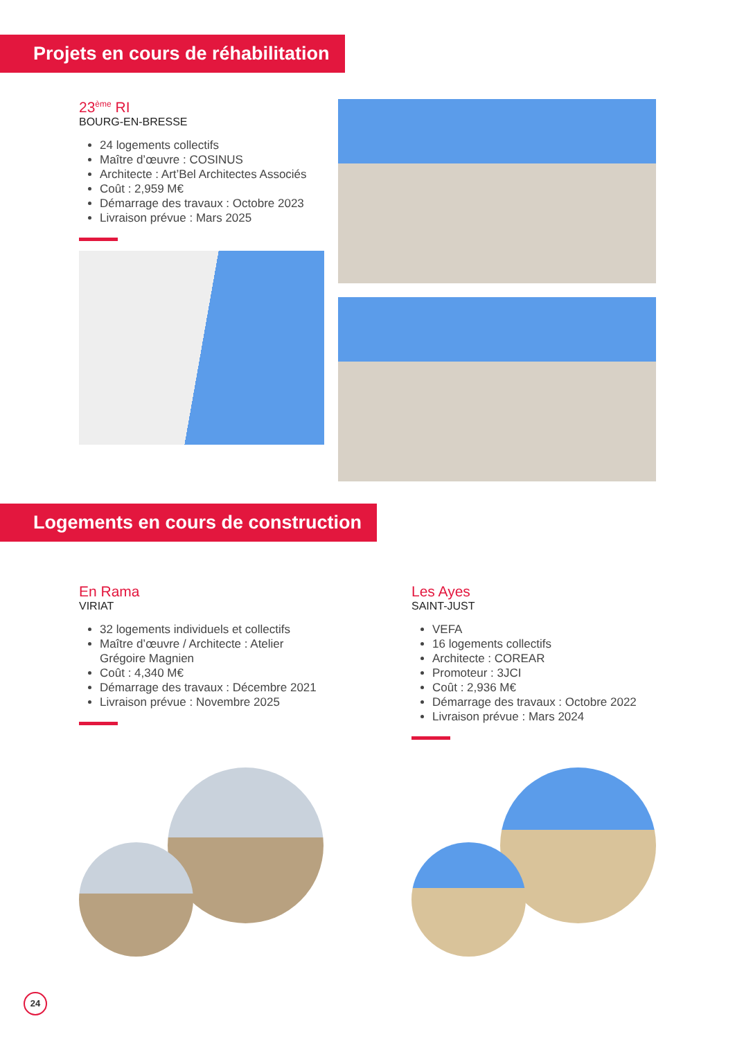Projets en cours de réhabilitation
23<sup>ème</sup> RI
BOURG-EN-BRESSE
24 logements collectifs
Maître d’œuvre : COSINUS
Architecte : Art’Bel Architectes Associés
Coût : 2,959 M€
Démarrage des travaux : Octobre 2023
Livraison prévue : Mars 2025
Logements en cours de construction
En Rama
VIRIAT
32 logements individuels et collectifs
Maître d’œuvre / Architecte : Atelier Grégoire Magnien
Coût : 4,340 M€
Démarrage des travaux : Décembre 2021
Livraison prévue : Novembre 2025
Les Ayes
SAINT-JUST
VEFA
16 logements collectifs
Architecte : COREAR
Promoteur : 3JCI
Coût : 2,936 M€
Démarrage des travaux : Octobre 2022
Livraison prévue : Mars 2024
24